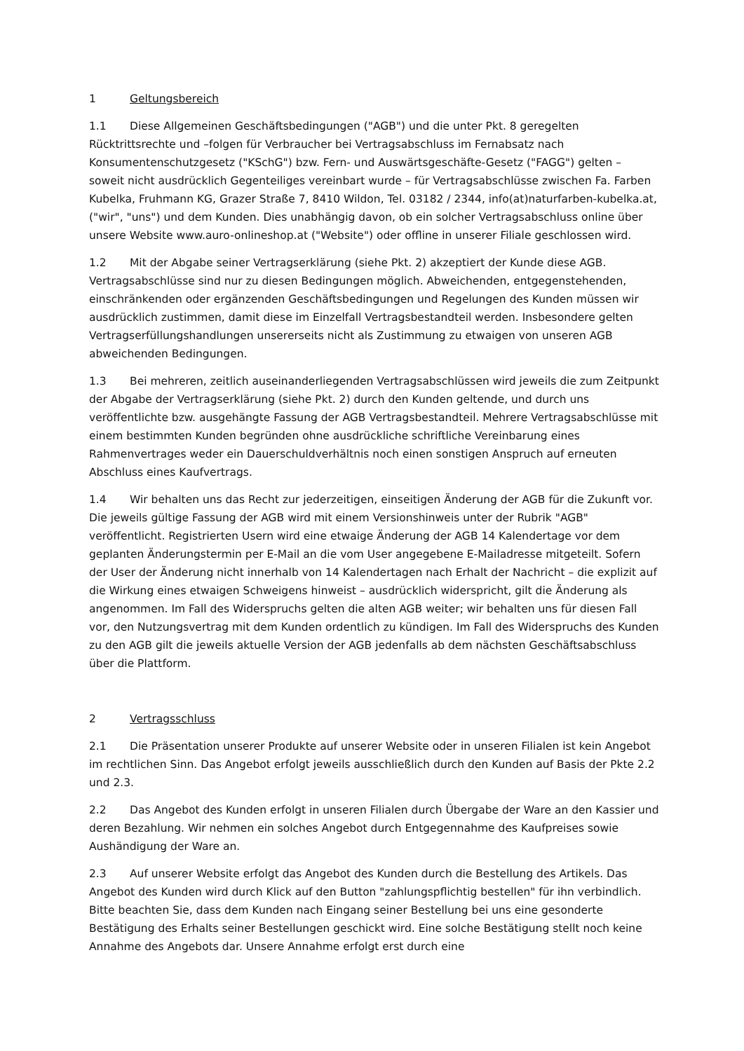1 Geltungsbereich
1.1 Diese Allgemeinen Geschäftsbedingungen ("AGB") und die unter Pkt. 8 geregelten Rücktrittsrechte und –folgen für Verbraucher bei Vertragsabschluss im Fernabsatz nach Konsumentenschutzgesetz ("KSchG") bzw. Fern- und Auswärtsgeschäfte-Gesetz ("FAGG") gelten – soweit nicht ausdrücklich Gegenteiliges vereinbart wurde – für Vertragsabschlüsse zwischen Fa. Farben Kubelka, Fruhmann KG, Grazer Straße 7, 8410 Wildon, Tel. 03182 / 2344, info(at)naturfarben-kubelka.at, ("wir", "uns") und dem Kunden. Dies unabhängig davon, ob ein solcher Vertragsabschluss online über unsere Website www.auro-onlineshop.at ("Website") oder offline in unserer Filiale geschlossen wird.
1.2 Mit der Abgabe seiner Vertragserklärung (siehe Pkt. 2) akzeptiert der Kunde diese AGB. Vertragsabschlüsse sind nur zu diesen Bedingungen möglich. Abweichenden, entgegenstehenden, einschränkenden oder ergänzenden Geschäftsbedingungen und Regelungen des Kunden müssen wir ausdrücklich zustimmen, damit diese im Einzelfall Vertragsbestandteil werden. Insbesondere gelten Vertragserfüllungshandlungen unsererseits nicht als Zustimmung zu etwaigen von unseren AGB abweichenden Bedingungen.
1.3 Bei mehreren, zeitlich auseinanderliegenden Vertragsabschlüssen wird jeweils die zum Zeitpunkt der Abgabe der Vertragserklärung (siehe Pkt. 2) durch den Kunden geltende, und durch uns veröffentlichte bzw. ausgehängte Fassung der AGB Vertragsbestandteil. Mehrere Vertragsabschlüsse mit einem bestimmten Kunden begründen ohne ausdrückliche schriftliche Vereinbarung eines Rahmenvertrages weder ein Dauerschuldverhältnis noch einen sonstigen Anspruch auf erneuten Abschluss eines Kaufvertrags.
1.4 Wir behalten uns das Recht zur jederzeitigen, einseitigen Änderung der AGB für die Zukunft vor. Die jeweils gültige Fassung der AGB wird mit einem Versionshinweis unter der Rubrik "AGB" veröffentlicht. Registrierten Usern wird eine etwaige Änderung der AGB 14 Kalendertage vor dem geplanten Änderungstermin per E-Mail an die vom User angegebene E-Mailadresse mitgeteilt. Sofern der User der Änderung nicht innerhalb von 14 Kalendertagen nach Erhalt der Nachricht – die explizit auf die Wirkung eines etwaigen Schweigens hinweist – ausdrücklich widerspricht, gilt die Änderung als angenommen. Im Fall des Widerspruchs gelten die alten AGB weiter; wir behalten uns für diesen Fall vor, den Nutzungsvertrag mit dem Kunden ordentlich zu kündigen. Im Fall des Widerspruchs des Kunden zu den AGB gilt die jeweils aktuelle Version der AGB jedenfalls ab dem nächsten Geschäftsabschluss über die Plattform.
2 Vertragsschluss
2.1 Die Präsentation unserer Produkte auf unserer Website oder in unseren Filialen ist kein Angebot im rechtlichen Sinn. Das Angebot erfolgt jeweils ausschließlich durch den Kunden auf Basis der Pkte 2.2 und 2.3.
2.2 Das Angebot des Kunden erfolgt in unseren Filialen durch Übergabe der Ware an den Kassier und deren Bezahlung. Wir nehmen ein solches Angebot durch Entgegennahme des Kaufpreises sowie Aushändigung der Ware an.
2.3 Auf unserer Website erfolgt das Angebot des Kunden durch die Bestellung des Artikels. Das Angebot des Kunden wird durch Klick auf den Button "zahlungspflichtig bestellen" für ihn verbindlich. Bitte beachten Sie, dass dem Kunden nach Eingang seiner Bestellung bei uns eine gesonderte Bestätigung des Erhalts seiner Bestellungen geschickt wird. Eine solche Bestätigung stellt noch keine Annahme des Angebots dar. Unsere Annahme erfolgt erst durch eine